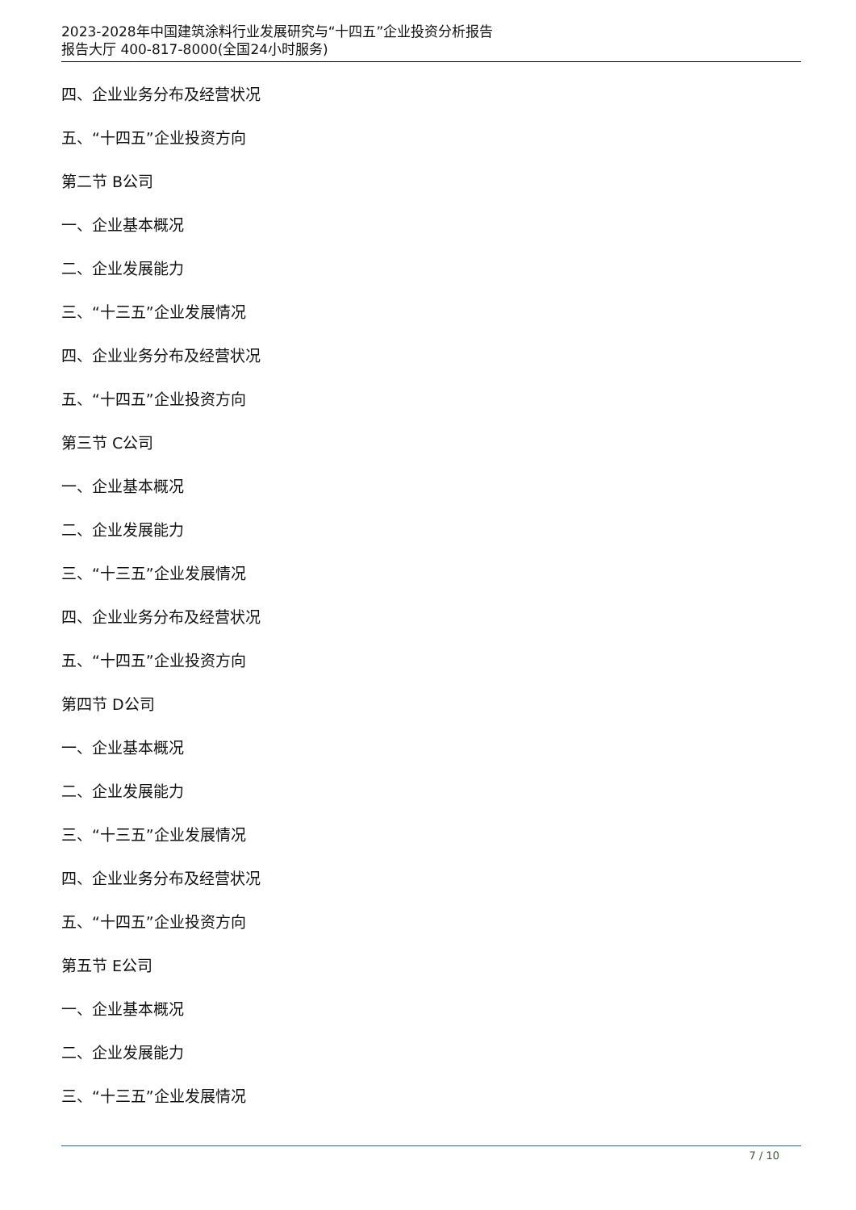2023-2028年中国建筑涂料行业发展研究与“十四五”企业投资分析报告
报告大厅 400-817-8000(全国24小时服务)
四、企业业务分布及经营状况
五、“十四五”企业投资方向
第二节 B公司
一、企业基本概况
二、企业发展能力
三、“十三五”企业发展情况
四、企业业务分布及经营状况
五、“十四五”企业投资方向
第三节 C公司
一、企业基本概况
二、企业发展能力
三、“十三五”企业发展情况
四、企业业务分布及经营状况
五、“十四五”企业投资方向
第四节 D公司
一、企业基本概况
二、企业发展能力
三、“十三五”企业发展情况
四、企业业务分布及经营状况
五、“十四五”企业投资方向
第五节 E公司
一、企业基本概况
二、企业发展能力
三、“十三五”企业发展情况
7 / 10